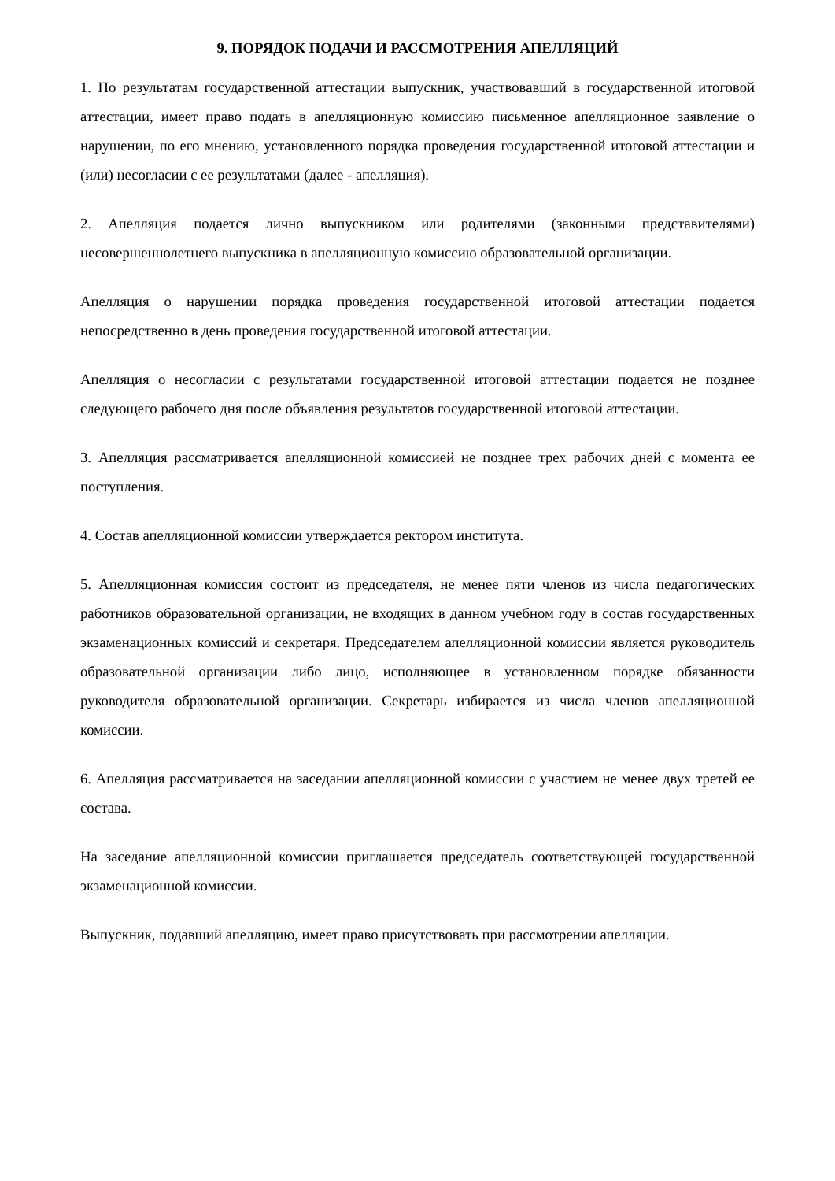9. ПОРЯДОК ПОДАЧИ И РАССМОТРЕНИЯ АПЕЛЛЯЦИЙ
1. По результатам государственной аттестации выпускник, участвовавший в государственной итоговой аттестации, имеет право подать в апелляционную комиссию письменное апелляционное заявление о нарушении, по его мнению, установленного порядка проведения государственной итоговой аттестации и (или) несогласии с ее результатами (далее - апелляция).
2. Апелляция подается лично выпускником или родителями (законными представителями) несовершеннолетнего выпускника в апелляционную комиссию образовательной организации.
Апелляция о нарушении порядка проведения государственной итоговой аттестации подается непосредственно в день проведения государственной итоговой аттестации.
Апелляция о несогласии с результатами государственной итоговой аттестации подается не позднее следующего рабочего дня после объявления результатов государственной итоговой аттестации.
3. Апелляция рассматривается апелляционной комиссией не позднее трех рабочих дней с момента ее поступления.
4. Состав апелляционной комиссии утверждается ректором института.
5. Апелляционная комиссия состоит из председателя, не менее пяти членов из числа педагогических работников образовательной организации, не входящих в данном учебном году в состав государственных экзаменационных комиссий и секретаря. Председателем апелляционной комиссии является руководитель образовательной организации либо лицо, исполняющее в установленном порядке обязанности руководителя образовательной организации. Секретарь избирается из числа членов апелляционной комиссии.
6. Апелляция рассматривается на заседании апелляционной комиссии с участием не менее двух третей ее состава.
На заседание апелляционной комиссии приглашается председатель соответствующей государственной экзаменационной комиссии.
Выпускник, подавший апелляцию, имеет право присутствовать при рассмотрении апелляции.